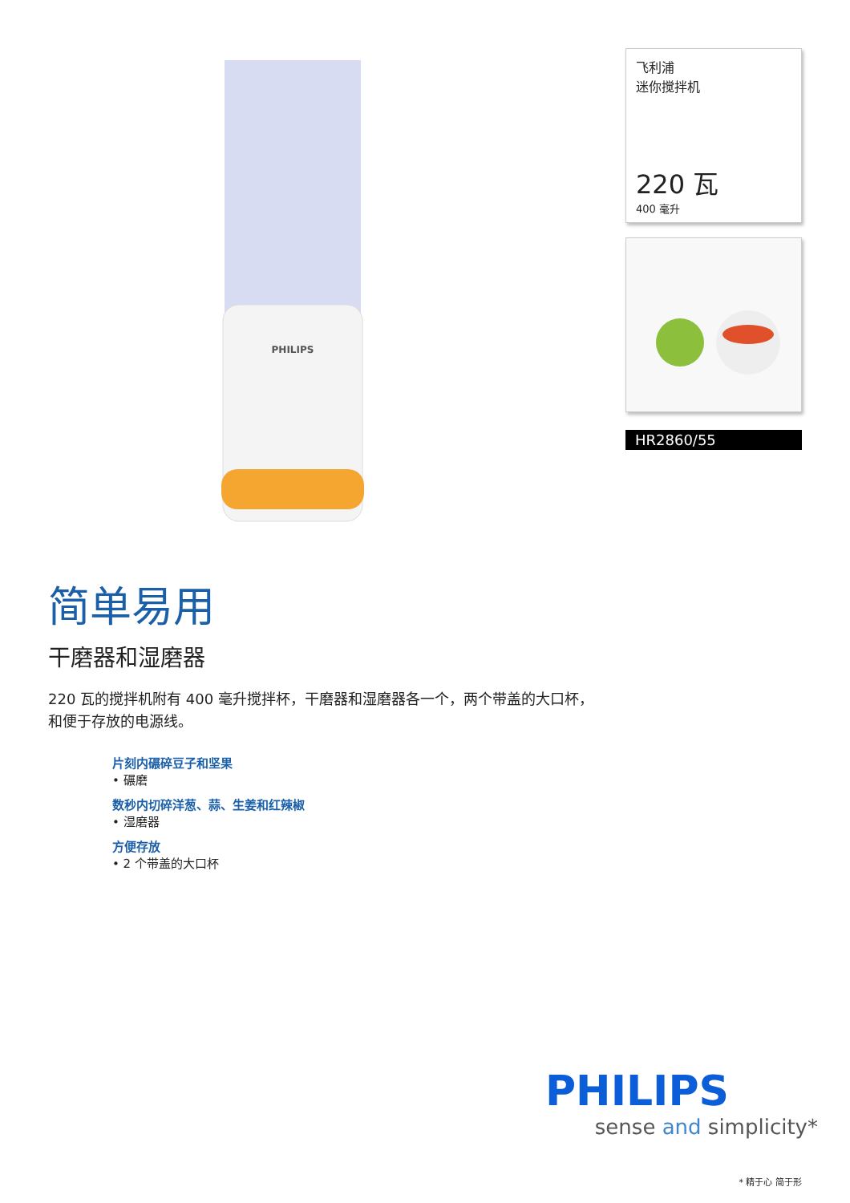PHILIPS
简单易用
干磨器和湿磨器
220 瓦的搅拌机附有 400 毫升搅拌杯，干磨器和湿磨器各一个，两个带盖的大口杯，和便于存放的电源线。
片刻内碾碎豆子和坚果
• 碾磨
数秒内切碎洋葱、蒜、生姜和红辣椒
• 湿磨器
方便存放
• 2 个带盖的大口杯
飞利浦
迷你搅拌机
220 瓦
400 毫升
HR2860/55
PHILIPS
sense and simplicity*
* 精于心 简于形